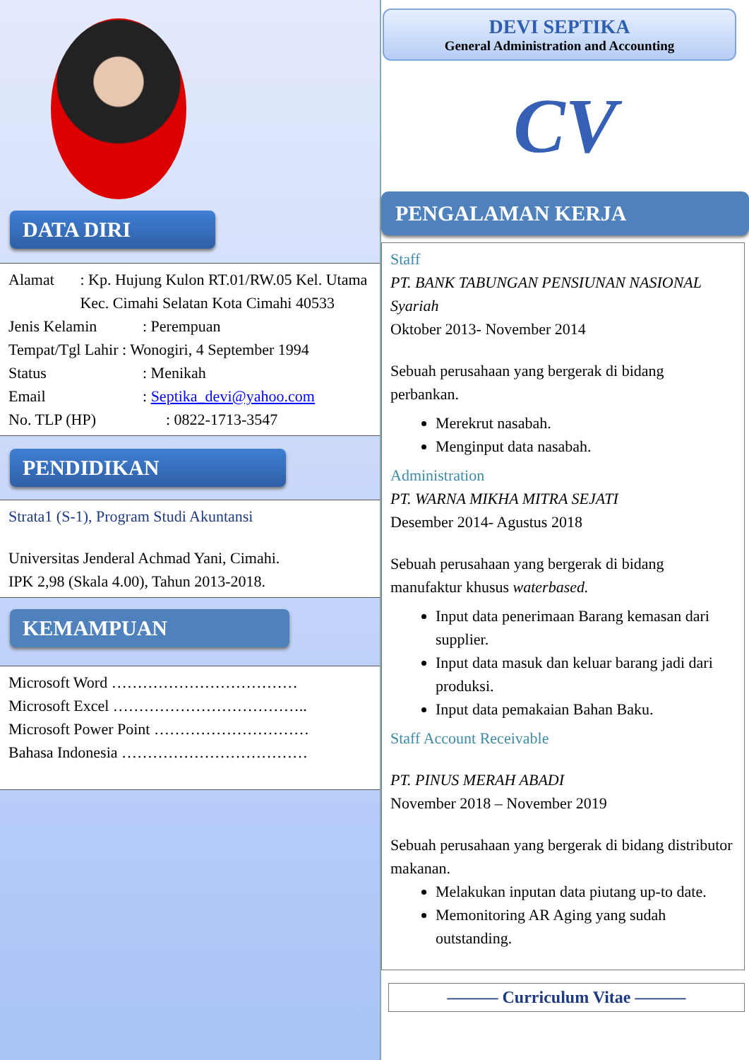DATA DIRI
Alamat : Kp. Hujung Kulon RT.01/RW.05 Kel. Utama Kec. Cimahi Selatan Kota Cimahi 40533
Jenis Kelamin : Perempuan
Tempat/Tgl Lahir : Wonogiri, 4 September 1994
Status : Menikah
Email : Septika_devi@yahoo.com
No. TLP (HP) : 0822-1713-3547
PENDIDIKAN
Strata1 (S-1), Program Studi Akuntansi
Universitas Jenderal Achmad Yani, Cimahi.
IPK 2,98 (Skala 4.00), Tahun 2013-2018.
KEMAMPUAN
Microsoft Word ………………………………
Microsoft Excel ………………………………..
Microsoft Power Point …………………………
Bahasa Indonesia ………………………………
DEVI SEPTIKA
General Administration and Accounting
CV
PENGALAMAN KERJA
Staff
PT. BANK TABUNGAN PENSIUNAN NASIONAL Syariah
Oktober 2013- November 2014
Sebuah perusahaan yang bergerak di bidang perbankan.
Merekrut nasabah.
Menginput data nasabah.
Administration
PT. WARNA MIKHA MITRA SEJATI
Desember 2014- Agustus 2018
Sebuah perusahaan yang bergerak di bidang manufaktur khusus waterbased.
Input data penerimaan Barang kemasan dari supplier.
Input data masuk dan keluar barang jadi dari produksi.
Input data pemakaian Bahan Baku.
Staff Account Receivable
PT. PINUS MERAH ABADI
November 2018 – November 2019
Sebuah perusahaan yang bergerak di bidang distributor makanan.
Melakukan inputan data piutang up-to date.
Memonitoring AR Aging yang sudah outstanding.
——— Curriculum Vitae ———